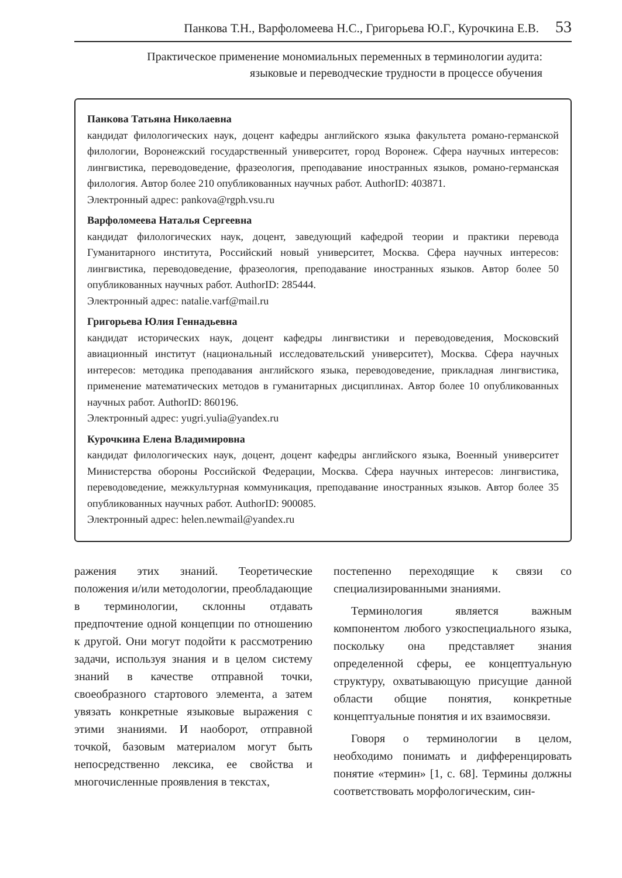Панкова Т.Н., Варфоломеева Н.С., Григорьева Ю.Г., Курочкина Е.В. 53
Практическое применение мономиальных переменных в терминологии аудита:
языковые и переводческие трудности в процессе обучения
Панкова Татьяна Николаевна
кандидат филологических наук, доцент кафедры английского языка факультета романо-германской филологии, Воронежский государственный университет, город Воронеж. Сфера научных интересов: лингвистика, переводоведение, фразеология, преподавание иностранных языков, романо-германская филология. Автор более 210 опубликованных научных работ. AuthorID: 403871.
Электронный адрес: pankova@rgph.vsu.ru
Варфоломеева Наталья Сергеевна
кандидат филологических наук, доцент, заведующий кафедрой теории и практики перевода Гуманитарного института, Российский новый университет, Москва. Сфера научных интересов: лингвистика, переводоведение, фразеология, преподавание иностранных языков. Автор более 50 опубликованных научных работ. AuthorID: 285444.
Электронный адрес: natalie.varf@mail.ru
Григорьева Юлия Геннадьевна
кандидат исторических наук, доцент кафедры лингвистики и переводоведения, Московский авиационный институт (национальный исследовательский университет), Москва. Сфера научных интересов: методика преподавания английского языка, переводоведение, прикладная лингвистика, применение математических методов в гуманитарных дисциплинах. Автор более 10 опубликованных научных работ. AuthorID: 860196.
Электронный адрес: yugri.yulia@yandex.ru
Курочкина Елена Владимировна
кандидат филологических наук, доцент, доцент кафедры английского языка, Военный университет Министерства обороны Российской Федерации, Москва. Сфера научных интересов: лингвистика, переводоведение, межкультурная коммуникация, преподавание иностранных языков. Автор более 35 опубликованных научных работ. AuthorID: 900085.
Электронный адрес: helen.newmail@yandex.ru
ражения этих знаний. Теоретические положения и/или методологии, преобладающие в терминологии, склонны отдавать предпочтение одной концепции по отношению к другой. Они могут подойти к рассмотрению задачи, используя знания и в целом систему знаний в качестве отправной точки, своеобразного стартового элемента, а затем увязать конкретные языковые выражения с этими знаниями. И наоборот, отправной точкой, базовым материалом могут быть непосредственно лексика, ее свойства и многочисленные проявления в текстах,
постепенно переходящие к связи со специализированными знаниями.
Терминология является важным компонентом любого узкоспециального языка, поскольку она представляет знания определенной сферы, ее концептуальную структуру, охватывающую присущие данной области общие понятия, конкретные концептуальные понятия и их взаимосвязи.
Говоря о терминологии в целом, необходимо понимать и дифференцировать понятие «термин» [1, с. 68]. Термины должны соответствовать морфологическим, син-